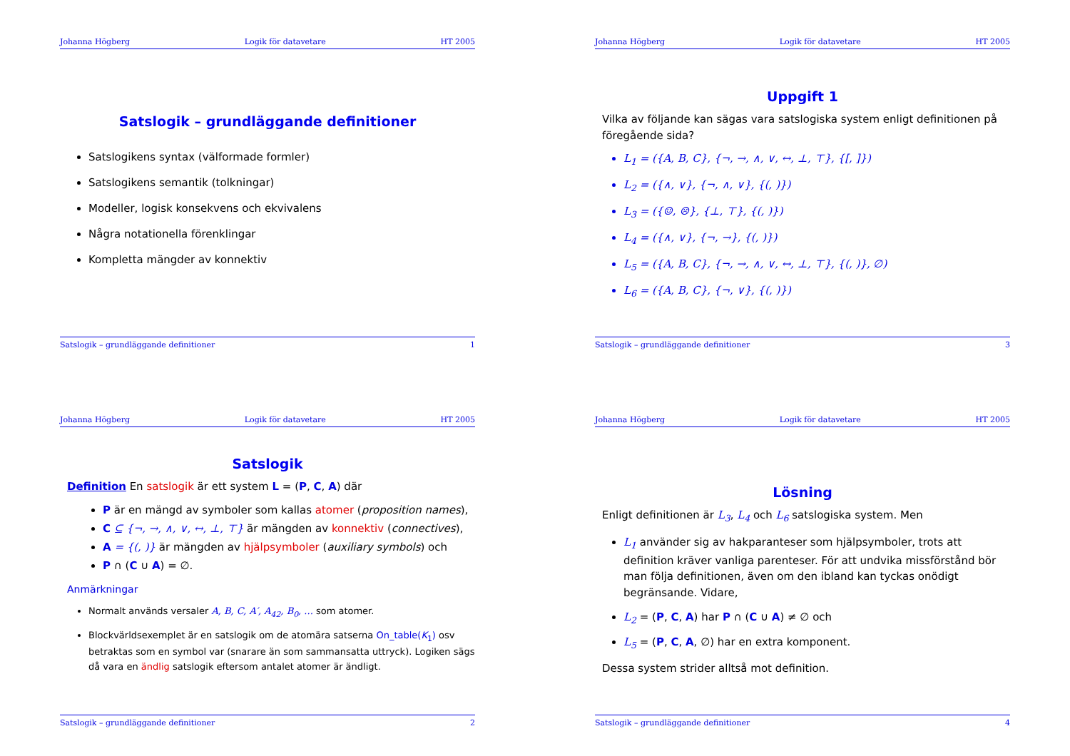Johanna Högberg Logik för datavetare HT 2005
Satslogik – grundläggande definitioner
Satslogikens syntax (välformade formler)
Satslogikens semantik (tolkningar)
Modeller, logisk konsekvens och ekvivalens
Några notationella förenklingar
Kompletta mängder av konnektiv
Satslogik – grundläggande definitioner 1
Johanna Högberg Logik för datavetare HT 2005
Uppgift 1
Vilka av följande kan sägas vara satslogiska system enligt definitionen på föregående sida?
L<sub>1</sub> = ({A, B, C}, {¬, →, ∧, ∨, ↔, ⊥, ⊤}, {[, ]})
L<sub>2</sub> = ({∧, ∨}, {¬, ∧, ∨}, {(, )})
L<sub>3</sub> = ({☺, ☹}, {⊥, ⊤}, {(, )})
L<sub>4</sub> = ({∧, ∨}, {¬, →}, {(, )})
L<sub>5</sub> = ({A, B, C}, {¬, →, ∧, ∨, ↔, ⊥, ⊤}, {(, )}, ∅)
L<sub>6</sub> = ({A, B, C}, {¬, ∨}, {(, )})
Satslogik – grundläggande definitioner 3
Johanna Högberg Logik för datavetare HT 2005
Satslogik
Definition En satslogik är ett system L = (P, C, A) där
P är en mängd av symboler som kallas atomer (proposition names),
C ⊆ {¬, →, ∧, ∨, ↔, ⊥, ⊤} är mängden av konnektiv (connectives),
A = {(, )} är mängden av hjälpsymboler (auxiliary symbols) och
P ∩ (C ∪ A) = ∅.
Anmärkningar
Normalt används versaler A, B, C, A′, A<sub>42</sub>, B<sub>0</sub>, ... som atomer.
Blockvärldsexemplet är en satslogik om de atomära satserna On_table(K<sub>1</sub>) osv betraktas som en symbol var (snarare än som sammansatta uttryck). Logiken sägs då vara en ändlig satslogik eftersom antalet atomer är ändligt.
Satslogik – grundläggande definitioner 2
Johanna Högberg Logik för datavetare HT 2005
Lösning
Enligt definitionen är L<sub>3</sub>, L<sub>4</sub> och L<sub>6</sub> satslogiska system. Men
L<sub>1</sub> använder sig av hakparanteser som hjälpsymboler, trots att definition kräver vanliga parenteser. För att undvika missförstånd bör man följa definitionen, även om den ibland kan tyckas onödigt begränsande. Vidare,
L<sub>2</sub> = (P, C, A) har P ∩ (C ∪ A) ≠ ∅ och
L<sub>5</sub> = (P, C, A, ∅) har en extra komponent.
Dessa system strider alltså mot definition.
Satslogik – grundläggande definitioner 4